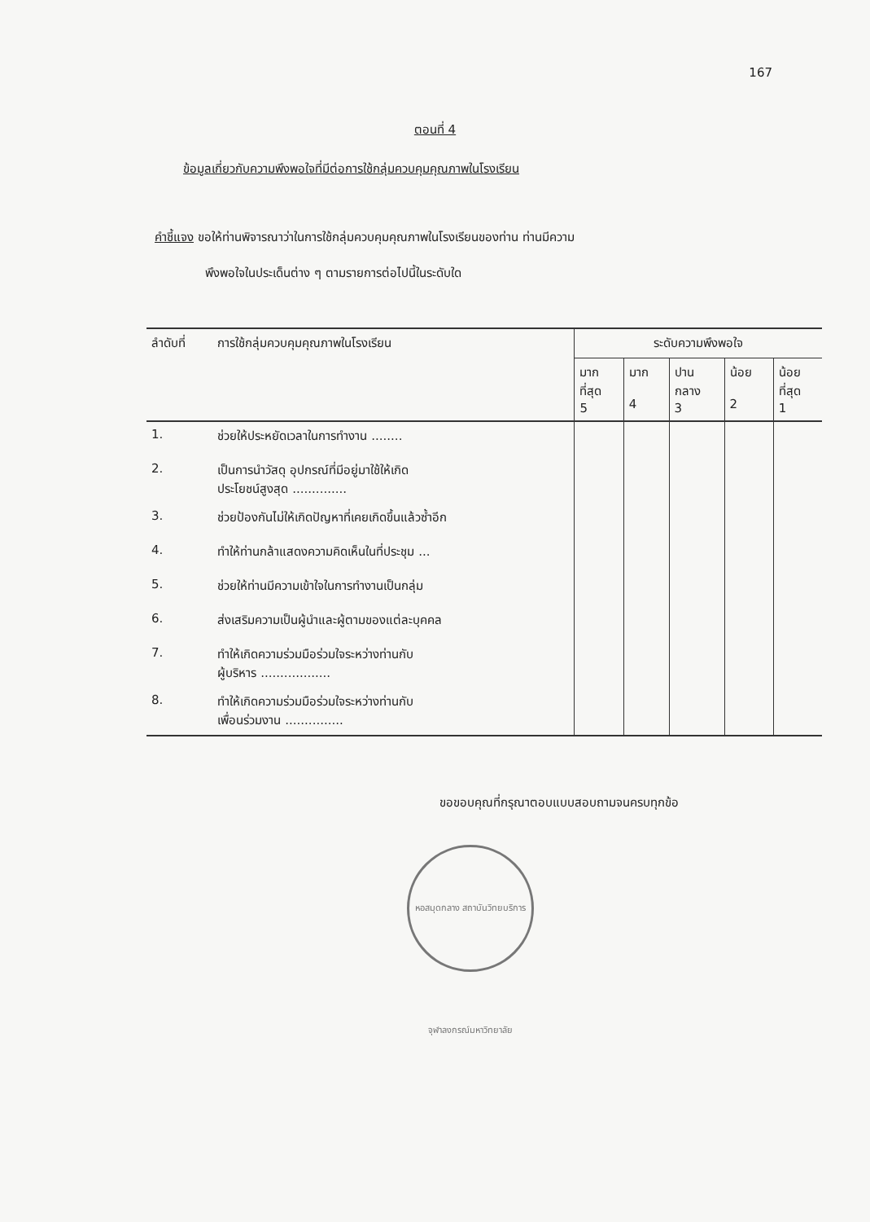167
ตอนที่ 4
ข้อมูลเกี่ยวกับความพึงพอใจที่มีต่อการใช้กลุ่มควบคุมคุณภาพในโรงเรียน
คำชี้แจง ขอให้ท่านพิจารณาว่าในการใช้กลุ่มควบคุมคุณภาพในโรงเรียนของท่าน ท่านมีความ
พึงพอใจในประเด็นต่าง ๆ ตามรายการต่อไปนี้ในระดับใด
| ลำดับที่ | การใช้กลุ่มควบคุมคุณภาพในโรงเรียน | ระดับความพึงพอใจ | | | | |
| --- | --- | --- | --- | --- | --- | --- |
| | | มาก ที่สุด 5 | มาก 4 | ปาน กลาง 3 | น้อย 2 | น้อย ที่สุด 1 |
| 1. | ช่วยให้ประหยัดเวลาในการทำงาน ........ | | | | | |
| 2. | เป็นการนำวัสดุ อุปกรณ์ที่มีอยู่มาใช้ให้เกิด ประโยชน์สูงสุด .............. | | | | | |
| 3. | ช่วยป้องกันไม่ให้เกิดปัญหาที่เคยเกิดขึ้นแล้วซ้ำอีก | | | | | |
| 4. | ทำให้ท่านกล้าแสดงความคิดเห็นในที่ประชุม ... | | | | | |
| 5. | ช่วยให้ท่านมีความเข้าใจในการทำงานเป็นกลุ่ม | | | | | |
| 6. | ส่งเสริมความเป็นผู้นำและผู้ตามของแต่ละบุคคล | | | | | |
| 7. | ทำให้เกิดความร่วมมือร่วมใจระหว่างท่านกับ ผู้บริหาร .................. | | | | | |
| 8. | ทำให้เกิดความร่วมมือร่วมใจระหว่างท่านกับ เพื่อนร่วมงาน ............... | | | | | |
ขอขอบคุณที่กรุณาตอบแบบสอบถามจนครบทุกข้อ
หอสมุดกลาง สถาบันวิทยบริการ จุฬาลงกรณ์มหาวิทยาลัย